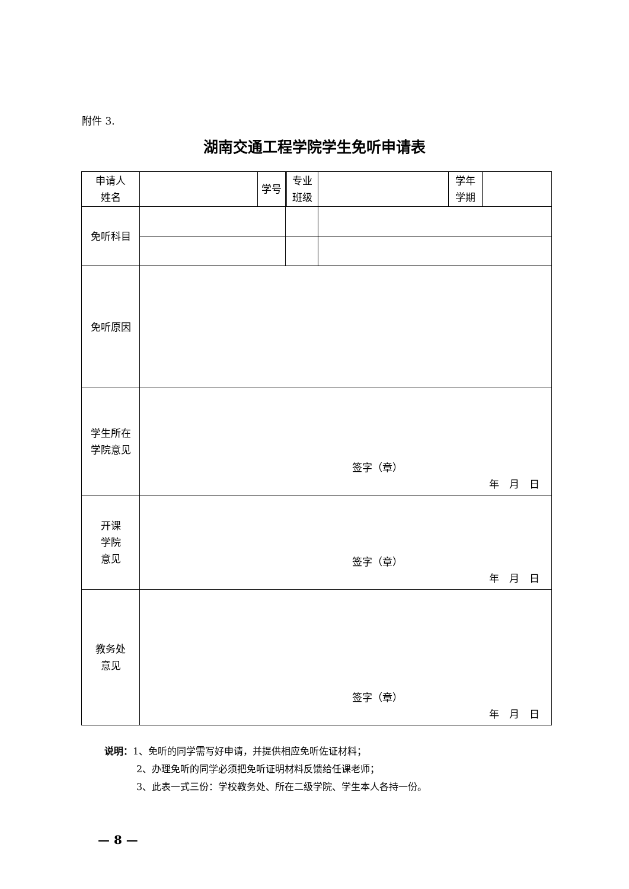附件 3.
湖南交通工程学院学生免听申请表
| 申请人 姓名 | | 学号 | | 专业 班级 | | 学年 学期 | |
| 免听科目 | | | | | | | |
| 免听原因 | | | | | | | |
| 学生所在 学院意见 | 签字（章） 年 月 日 | | | | | | |
| 开课 学院 意见 | 签字（章） 年 月 日 | | | | | | |
| 教务处 意见 | 签字（章） 年 月 日 | | | | | | |
说明：1、免听的同学需写好申请，并提供相应免听佐证材料；
2、办理免听的同学必须把免听证明材料反馈给任课老师；
3、此表一式三份：学校教务处、所在二级学院、学生本人各持一份。
— 8 —